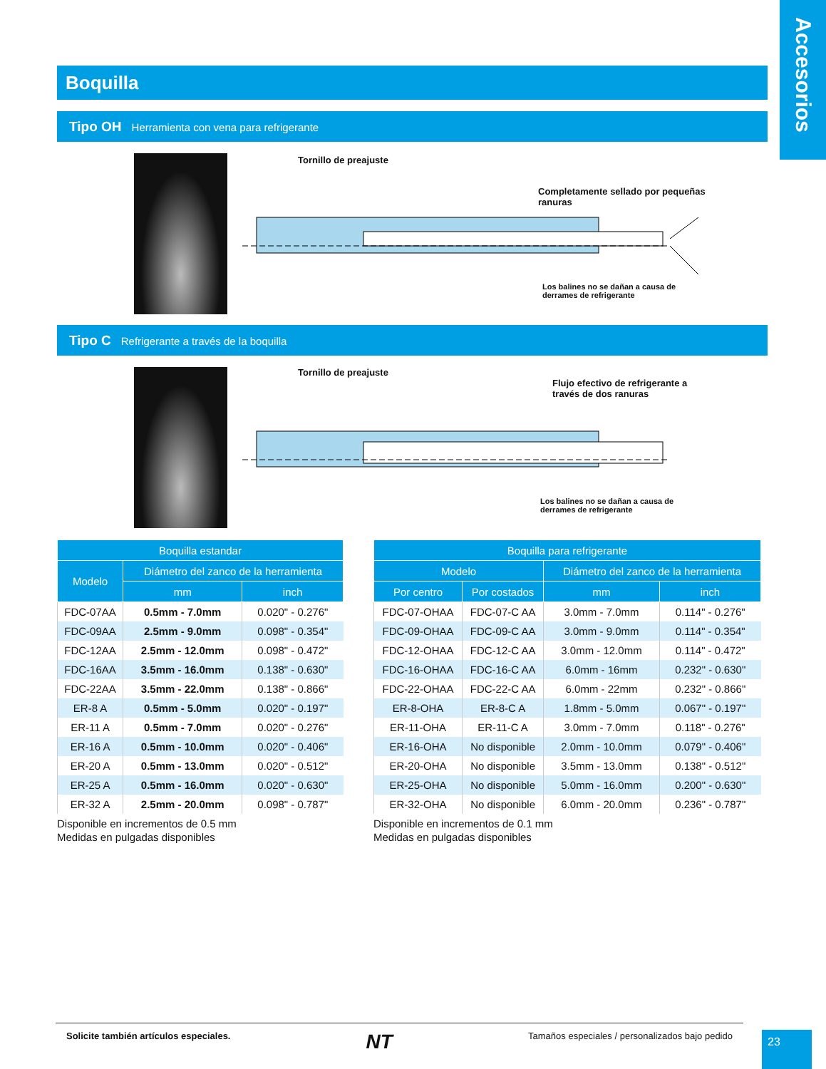Accesorios
Boquilla
Tipo OH Herramienta con vena para refrigerante
Tornillo de preajuste
Completamente sellado por pequeñas ranuras
Los balines no se dañan a causa de
derrames de refrigerante
Tipo C Refrigerante a través de la boquilla
Tornillo de preajuste
Flujo efectivo de refrigerante a
través de dos ranuras
Los balines no se dañan a causa de
derrames de refrigerante
| Boquilla estandar | | |
| --- | --- | --- |
| Modelo | Diámetro del zanco de la herramienta | |
| | mm | inch |
| FDC-07AA | 0.5mm - 7.0mm | 0.020" - 0.276" |
| FDC-09AA | 2.5mm - 9.0mm | 0.098" - 0.354" |
| FDC-12AA | 2.5mm - 12.0mm | 0.098" - 0.472" |
| FDC-16AA | 3.5mm - 16.0mm | 0.138" - 0.630" |
| FDC-22AA | 3.5mm - 22.0mm | 0.138" - 0.866" |
| ER-8 A | 0.5mm - 5.0mm | 0.020" - 0.197" |
| ER-11 A | 0.5mm - 7.0mm | 0.020" - 0.276" |
| ER-16 A | 0.5mm - 10.0mm | 0.020" - 0.406" |
| ER-20 A | 0.5mm - 13.0mm | 0.020" - 0.512" |
| ER-25 A | 0.5mm - 16.0mm | 0.020" - 0.630" |
| ER-32 A | 2.5mm - 20.0mm | 0.098" - 0.787" |
Disponible en incrementos de 0.5 mm
Medidas en pulgadas disponibles
| Boquilla para refrigerante | | | |
| --- | --- | --- | --- |
| Modelo | | Diámetro del zanco de la herramienta | |
| Por centro | Por costados | mm | inch |
| FDC-07-OHAA | FDC-07-C AA | 3.0mm - 7.0mm | 0.114" - 0.276" |
| FDC-09-OHAA | FDC-09-C AA | 3.0mm - 9.0mm | 0.114" - 0.354" |
| FDC-12-OHAA | FDC-12-C AA | 3.0mm - 12.0mm | 0.114" - 0.472" |
| FDC-16-OHAA | FDC-16-C AA | 6.0mm - 16mm | 0.232" - 0.630" |
| FDC-22-OHAA | FDC-22-C AA | 6.0mm - 22mm | 0.232" - 0.866" |
| ER-8-OHA | ER-8-C A | 1.8mm - 5.0mm | 0.067" - 0.197" |
| ER-11-OHA | ER-11-C A | 3.0mm - 7.0mm | 0.118" - 0.276" |
| ER-16-OHA | No disponible | 2.0mm - 10.0mm | 0.079" - 0.406" |
| ER-20-OHA | No disponible | 3.5mm - 13.0mm | 0.138" - 0.512" |
| ER-25-OHA | No disponible | 5.0mm - 16.0mm | 0.200" - 0.630" |
| ER-32-OHA | No disponible | 6.0mm - 20.0mm | 0.236" - 0.787" |
Disponible en incrementos de 0.1 mm
Medidas en pulgadas disponibles
Solicite también artículos especiales. NT Tamaños especiales / personalizados bajo pedido
23